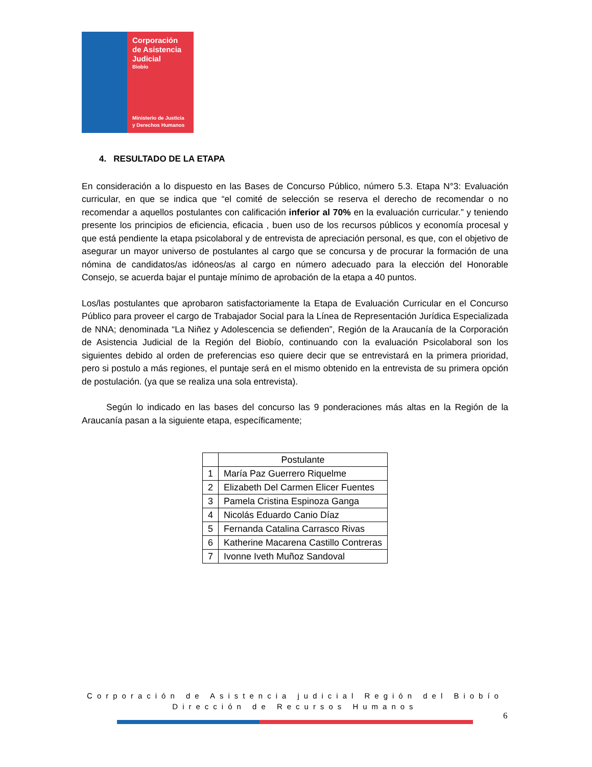Corporación
de Asistencia
Judicial
Biobío
Ministerio de Justicia
y Derechos Humanos
4. RESULTADO DE LA ETAPA
En consideración a lo dispuesto en las Bases de Concurso Público, número 5.3. Etapa N°3: Evaluación curricular, en que se indica que “el comité de selección se reserva el derecho de recomendar o no recomendar a aquellos postulantes con calificación inferior al 70% en la evaluación curricular.” y teniendo presente los principios de eficiencia, eficacia , buen uso de los recursos públicos y economía procesal y que está pendiente la etapa psicolaboral y de entrevista de apreciación personal, es que, con el objetivo de asegurar un mayor universo de postulantes al cargo que se concursa y de procurar la formación de una nómina de candidatos/as idóneos/as al cargo en número adecuado para la elección del Honorable Consejo, se acuerda bajar el puntaje mínimo de aprobación de la etapa a 40 puntos.
Los/las postulantes que aprobaron satisfactoriamente la Etapa de Evaluación Curricular en el Concurso Público para proveer el cargo de Trabajador Social para la Línea de Representación Jurídica Especializada de NNA; denominada “La Niñez y Adolescencia se defienden”, Región de la Araucanía de la Corporación de Asistencia Judicial de la Región del Biobío, continuando con la evaluación Psicolaboral son los siguientes debido al orden de preferencias eso quiere decir que se entrevistará en la primera prioridad, pero si postulo a más regiones, el puntaje será en el mismo obtenido en la entrevista de su primera opción de postulación. (ya que se realiza una sola entrevista).
Según lo indicado en las bases del concurso las 9 ponderaciones más altas en la Región de la Araucanía pasan a la siguiente etapa, específicamente;
| | Postulante |
| --- | --- |
| 1 | María Paz Guerrero Riquelme |
| 2 | Elizabeth Del Carmen Elicer Fuentes |
| 3 | Pamela Cristina Espinoza Ganga |
| 4 | Nicolás Eduardo Canio Díaz |
| 5 | Fernanda Catalina Carrasco Rivas |
| 6 | Katherine Macarena Castillo Contreras |
| 7 | Ivonne Iveth Muñoz Sandoval |
Corporación de Asistencia judicial Región del Biobío
Dirección de Recursos Humanos
6